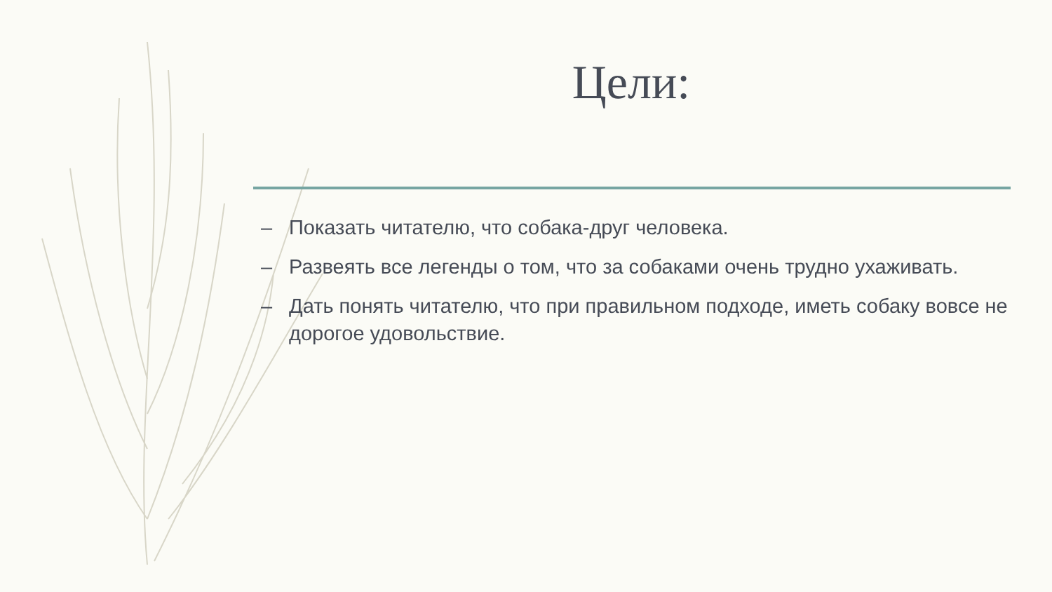Цели:
– Показать читателю, что собака-друг человека.
– Развеять все легенды о том, что за собаками очень трудно ухаживать.
– Дать понять читателю, что при правильном подходе, иметь собаку вовсе не дорогое удовольствие.